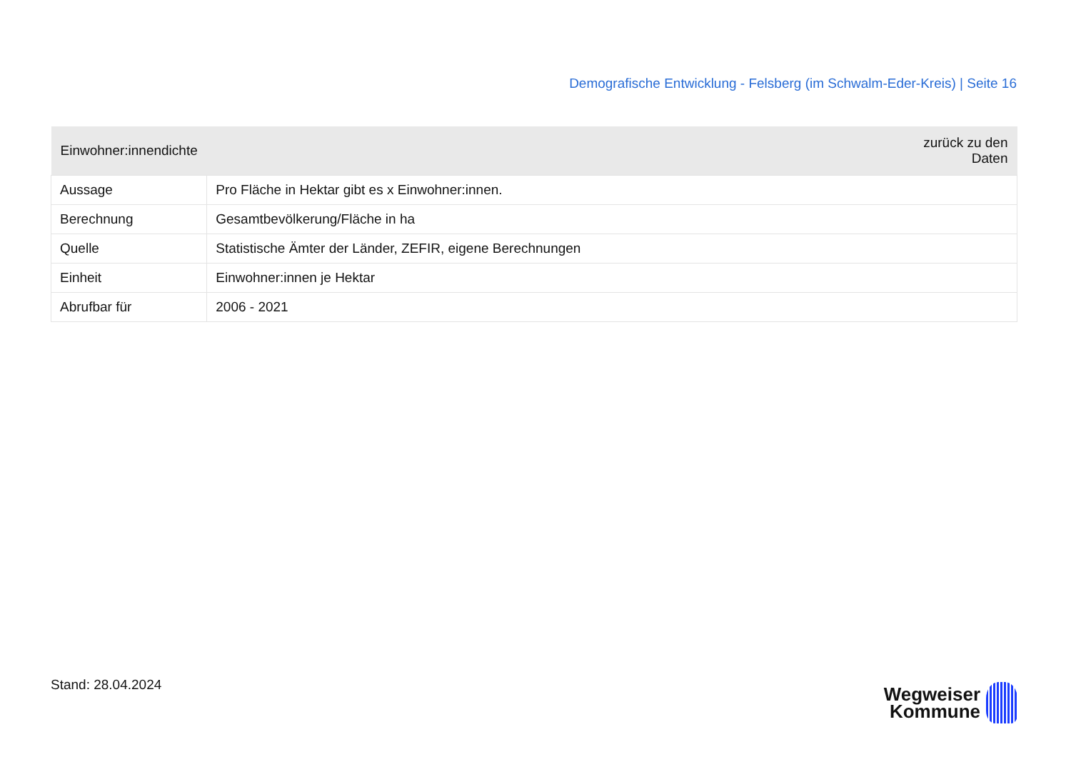Demografische Entwicklung - Felsberg (im Schwalm-Eder-Kreis) | Seite 16
| Einwohner:innendichte | zurück zu den Daten |
| --- | --- |
| Aussage | Pro Fläche in Hektar gibt es x Einwohner:innen. |
| Berechnung | Gesamtbevölkerung/Fläche in ha |
| Quelle | Statistische Ämter der Länder, ZEFIR, eigene Berechnungen |
| Einheit | Einwohner:innen je Hektar |
| Abrufbar für | 2006 - 2021 |
Stand: 28.04.2024
Wegweiser
Kommune